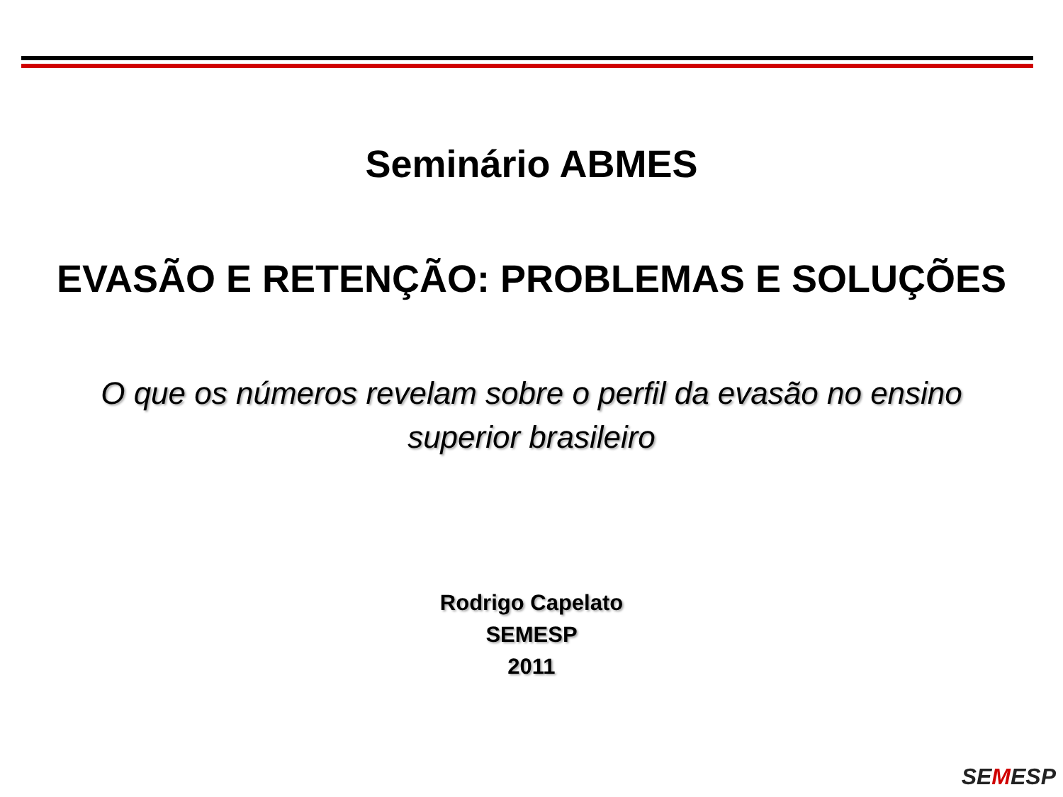Seminário ABMES
EVASÃO E RETENÇÃO: PROBLEMAS E SOLUÇÕES
O que os números revelam sobre o perfil da evasão no ensino superior brasileiro
Rodrigo Capelato
SEMESP
2011
SEMESP